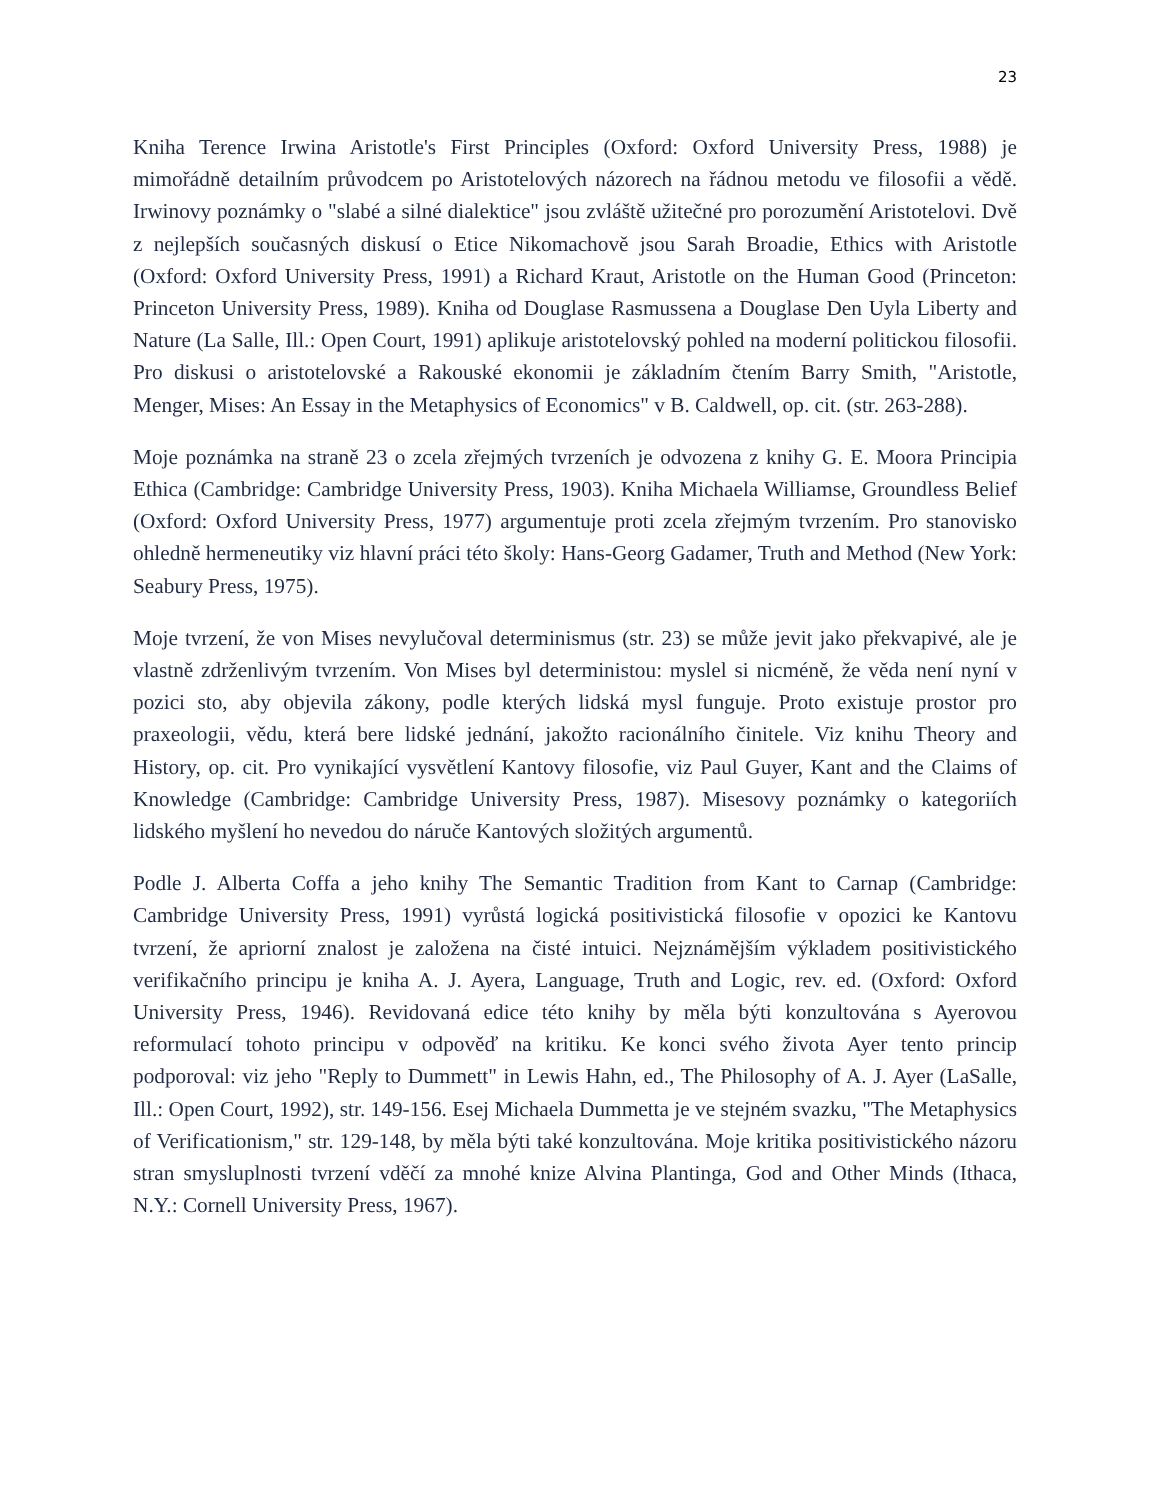23
Kniha Terence Irwina Aristotle's First Principles (Oxford: Oxford University Press, 1988) je mimořádně detailním průvodcem po Aristotelových názorech na řádnou metodu ve filosofii a vědě. Irwinovy poznámky o "slabé a silné dialektice" jsou zvláště užitečné pro porozumění Aristotelovi. Dvě z nejlepších současných diskusí o Etice Nikomachově jsou Sarah Broadie, Ethics with Aristotle (Oxford: Oxford University Press, 1991) a Richard Kraut, Aristotle on the Human Good (Princeton: Princeton University Press, 1989). Kniha od Douglase Rasmussena a Douglase Den Uyla Liberty and Nature (La Salle, Ill.: Open Court, 1991) aplikuje aristotelovský pohled na moderní politickou filosofii. Pro diskusi o aristotelovské a Rakouské ekonomii je základním čtením Barry Smith, "Aristotle, Menger, Mises: An Essay in the Metaphysics of Economics" v B. Caldwell, op. cit. (str. 263-288).
Moje poznámka na straně 23 o zcela zřejmých tvrzeních je odvozena z knihy G. E. Moora Principia Ethica (Cambridge: Cambridge University Press, 1903). Kniha Michaela Williamse, Groundless Belief (Oxford: Oxford University Press, 1977) argumentuje proti zcela zřejmým tvrzením. Pro stanovisko ohledně hermeneutiky viz hlavní práci této školy: Hans-Georg Gadamer, Truth and Method (New York: Seabury Press, 1975).
Moje tvrzení, že von Mises nevylučoval determinismus (str. 23) se může jevit jako překvapivé, ale je vlastně zdrženlivým tvrzením. Von Mises byl deterministou: myslel si nicméně, že věda není nyní v pozici sto, aby objevila zákony, podle kterých lidská mysl funguje. Proto existuje prostor pro praxeologii, vědu, která bere lidské jednání, jakožto racionálního činitele. Viz knihu Theory and History, op. cit. Pro vynikající vysvětlení Kantovy filosofie, viz Paul Guyer, Kant and the Claims of Knowledge (Cambridge: Cambridge University Press, 1987). Misesovy poznámky o kategoriích lidského myšlení ho nevedou do náruče Kantových složitých argumentů.
Podle J. Alberta Coffa a jeho knihy The Semantic Tradition from Kant to Carnap (Cambridge: Cambridge University Press, 1991) vyrůstá logická positivistická filosofie v opozici ke Kantovu tvrzení, že apriorní znalost je založena na čisté intuici. Nejznámějším výkladem positivistického verifikačního principu je kniha A. J. Ayera, Language, Truth and Logic, rev. ed. (Oxford: Oxford University Press, 1946). Revidovaná edice této knihy by měla býti konzultována s Ayerovou reformulací tohoto principu v odpověď na kritiku. Ke konci svého života Ayer tento princip podporoval: viz jeho "Reply to Dummett" in Lewis Hahn, ed., The Philosophy of A. J. Ayer (LaSalle, Ill.: Open Court, 1992), str. 149-156. Esej Michaela Dummetta je ve stejném svazku, "The Metaphysics of Verificationism," str. 129-148, by měla býti také konzultována. Moje kritika positivistického názoru stran smysluplnosti tvrzení vděčí za mnohé knize Alvina Plantinga, God and Other Minds (Ithaca, N.Y.: Cornell University Press, 1967).